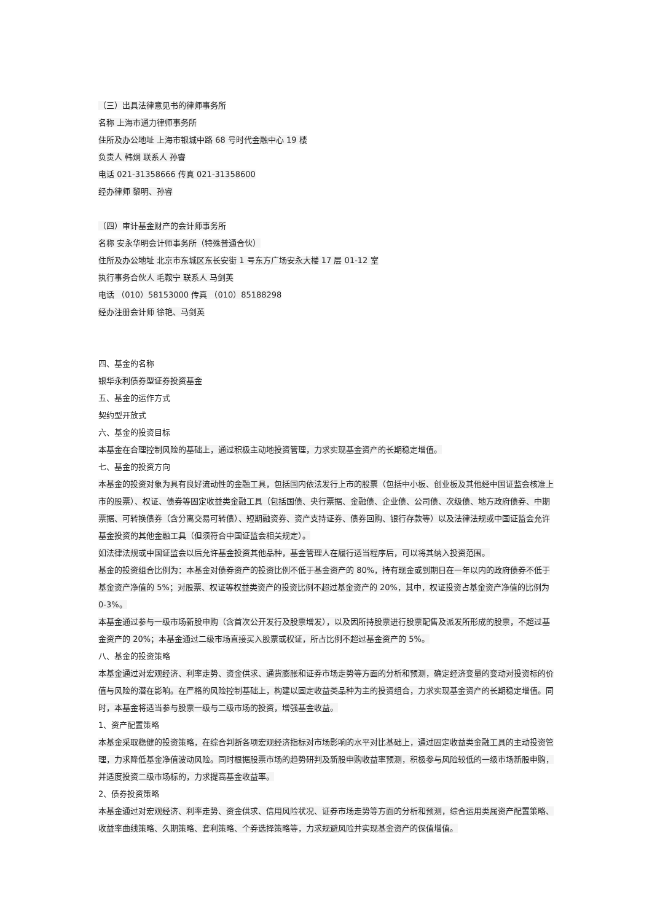（三）出具法律意见书的律师事务所
名称 上海市通力律师事务所
住所及办公地址 上海市银城中路 68 号时代金融中心 19 楼
负责人 韩炯 联系人 孙睿
电话 021-31358666 传真 021-31358600
经办律师 黎明、孙睿
（四）审计基金财产的会计师事务所
名称 安永华明会计师事务所（特殊普通合伙）
住所及办公地址 北京市东城区东长安街 1 号东方广场安永大楼 17 层 01-12 室
执行事务合伙人 毛鞍宁 联系人 马剑英
电话 （010）58153000 传真 （010）85188298
经办注册会计师 徐艳、马剑英
四、基金的名称
银华永利债券型证券投资基金
五、基金的运作方式
契约型开放式
六、基金的投资目标
本基金在合理控制风险的基础上，通过积极主动地投资管理，力求实现基金资产的长期稳定增值。
七、基金的投资方向
本基金的投资对象为具有良好流动性的金融工具，包括国内依法发行上市的股票（包括中小板、创业板及其他经中国证监会核准上市的股票）、权证、债券等固定收益类金融工具（包括国债、央行票据、金融债、企业债、公司债、次级债、地方政府债券、中期票据、可转换债券（含分离交易可转债）、短期融资券、资产支持证券、债券回购、银行存款等）以及法律法规或中国证监会允许基金投资的其他金融工具（但须符合中国证监会相关规定）。
如法律法规或中国证监会以后允许基金投资其他品种，基金管理人在履行适当程序后，可以将其纳入投资范围。
基金的投资组合比例为：本基金对债券资产的投资比例不低于基金资产的 80%，持有现金或到期日在一年以内的政府债券不低于基金资产净值的 5%；对股票、权证等权益类资产的投资比例不超过基金资产的 20%，其中，权证投资占基金资产净值的比例为 0-3%。
本基金通过参与一级市场新股申购（含首次公开发行及股票增发），以及因所持股票进行股票配售及派发所形成的股票，不超过基金资产的 20%；本基金通过二级市场直接买入股票或权证，所占比例不超过基金资产的 5%。
八、基金的投资策略
本基金通过对宏观经济、利率走势、资金供求、通货膨胀和证券市场走势等方面的分析和预测，确定经济变量的变动对投资标的价值与风险的潜在影响。在严格的风险控制基础上，构建以固定收益类品种为主的投资组合，力求实现基金资产的长期稳定增值。同时，本基金将适当参与股票一级与二级市场的投资，增强基金收益。
1、资产配置策略
本基金采取稳健的投资策略，在综合判断各项宏观经济指标对市场影响的水平对比基础上，通过固定收益类金融工具的主动投资管理，力求降低基金净值波动风险。同时根据股票市场的趋势研判及新股申购收益率预测，积极参与风险较低的一级市场新股申购，并适度投资二级市场标的，力求提高基金收益率。
2、债券投资策略
本基金通过对宏观经济、利率走势、资金供求、信用风险状况、证券市场走势等方面的分析和预测，综合运用类属资产配置策略、收益率曲线策略、久期策略、套利策略、个券选择策略等，力求规避风险并实现基金资产的保值增值。